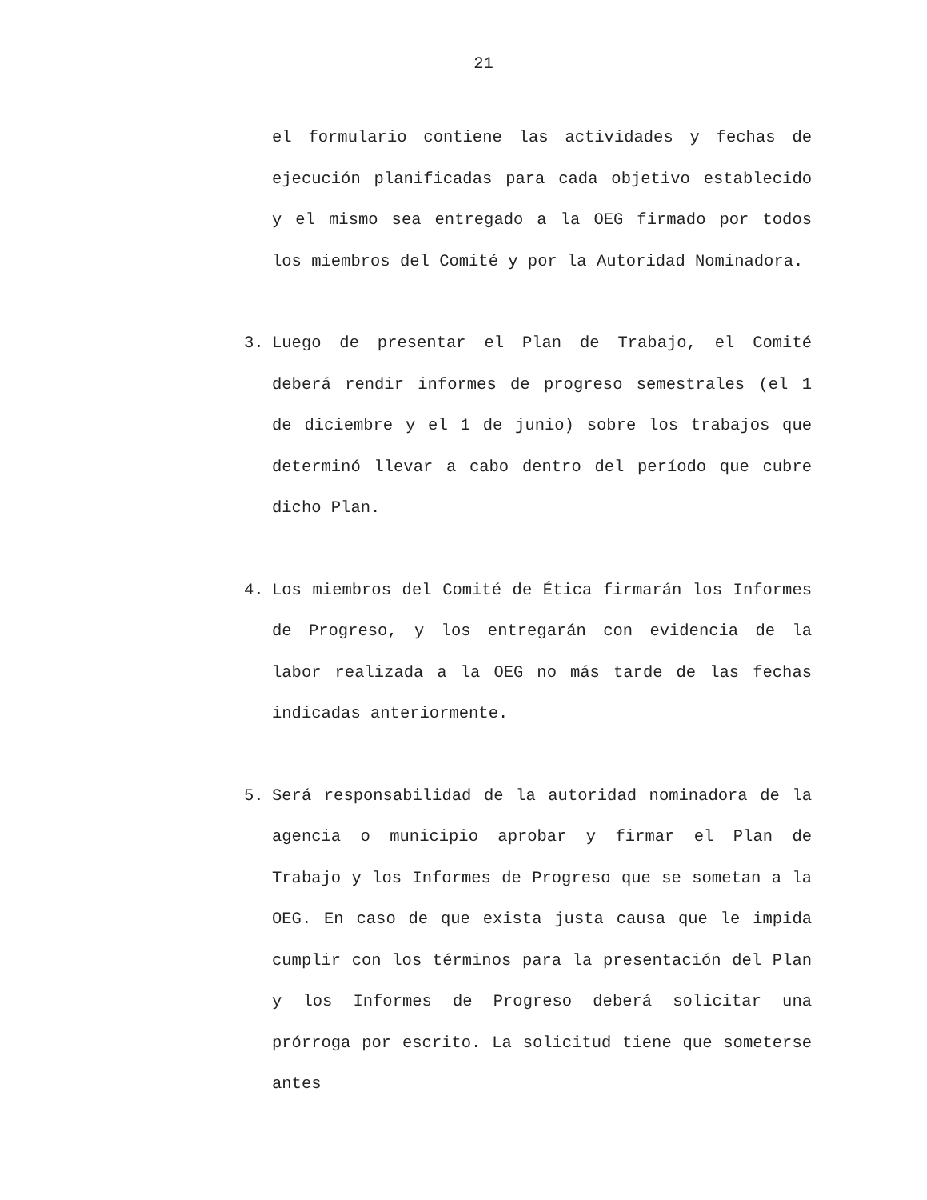21
el formulario contiene las actividades y fechas de ejecución planificadas para cada objetivo establecido y el mismo sea entregado a la OEG firmado por todos los miembros del Comité y por la Autoridad Nominadora.
3. Luego de presentar el Plan de Trabajo, el Comité deberá rendir informes de progreso semestrales (el 1 de diciembre y el 1 de junio) sobre los trabajos que determinó llevar a cabo dentro del período que cubre dicho Plan.
4. Los miembros del Comité de Ética firmarán los Informes de Progreso, y los entregarán con evidencia de la labor realizada a la OEG no más tarde de las fechas indicadas anteriormente.
5. Será responsabilidad de la autoridad nominadora de la agencia o municipio aprobar y firmar el Plan de Trabajo y los Informes de Progreso que se sometan a la OEG. En caso de que exista justa causa que le impida cumplir con los términos para la presentación del Plan y los Informes de Progreso deberá solicitar una prórroga por escrito. La solicitud tiene que someterse antes